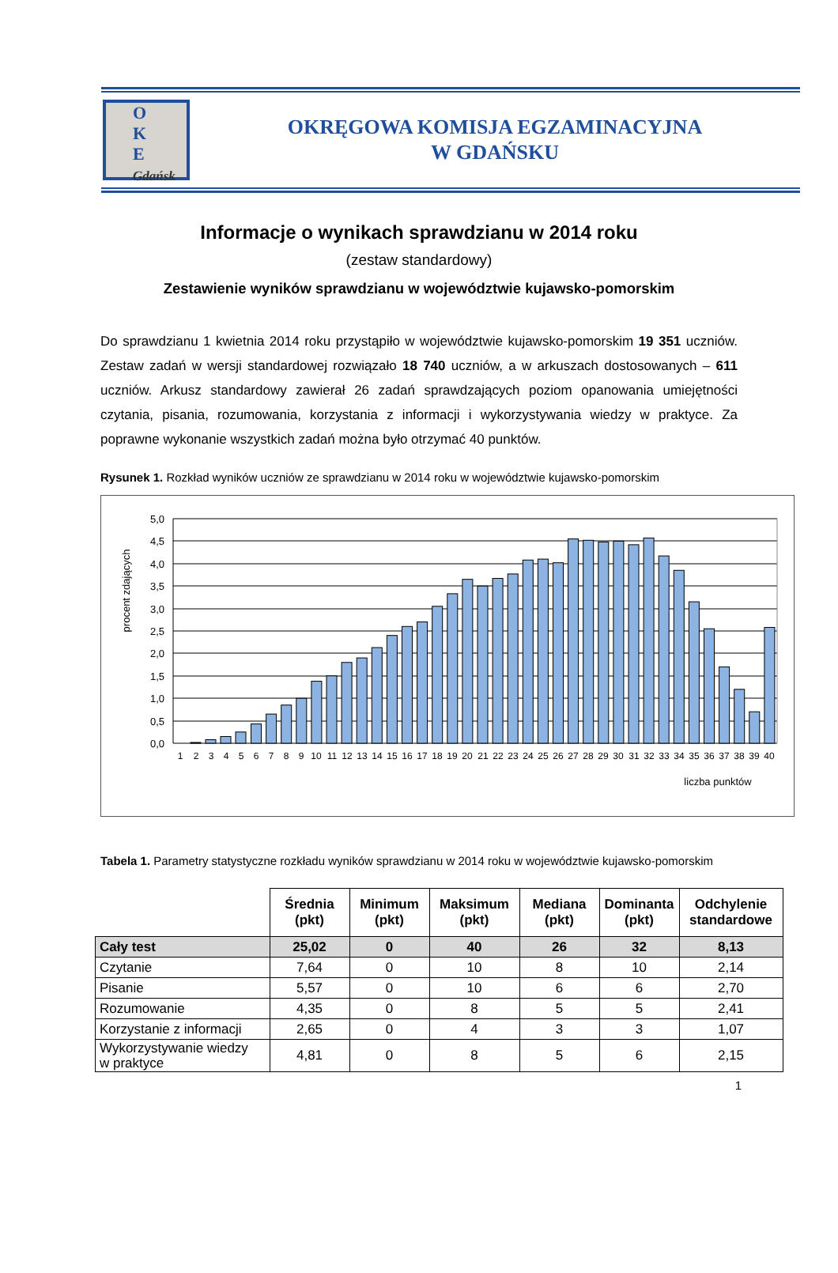O
K
E
Gdańsk
OKRĘGOWA KOMISJA EGZAMINACYJNA
W GDAŃSKU
Informacje o wynikach sprawdzianu w 2014 roku
(zestaw standardowy)
Zestawienie wyników sprawdzianu w województwie kujawsko-pomorskim
Do sprawdzianu 1 kwietnia 2014 roku przystąpiło w województwie kujawsko-pomorskim 19 351 uczniów. Zestaw zadań w wersji standardowej rozwiązało 18 740 uczniów, a w arkuszach dostosowanych – 611 uczniów. Arkusz standardowy zawierał 26 zadań sprawdzających poziom opanowania umiejętności czytania, pisania, rozumowania, korzystania z informacji i wykorzystywania wiedzy w praktyce. Za poprawne wykonanie wszystkich zadań można było otrzymać 40 punktów.
Rysunek 1. Rozkład wyników uczniów ze sprawdzianu w 2014 roku w województwie kujawsko-pomorskim
procent zdających
5,0
4,5
4,0
3,5
3,0
2,5
2,0
1,5
1,0
0,5
0,0
1
2
3
4
5
6
7
8
9
10
11
12
13
14
15
16
17
18
19
20
21
22
23
24
25
26
27
28
29
30
31
32
33
34
35
36
37
38
39
40
liczba punktów
Tabela 1. Parametry statystyczne rozkładu wyników sprawdzianu w 2014 roku w województwie kujawsko-pomorskim
| | Średnia (pkt) | Minimum (pkt) | Maksimum (pkt) | Mediana (pkt) | Dominanta (pkt) | Odchylenie standardowe |
| --- | --- | --- | --- | --- | --- | --- |
| Cały test | 25,02 | 0 | 40 | 26 | 32 | 8,13 |
| Czytanie | 7,64 | 0 | 10 | 8 | 10 | 2,14 |
| Pisanie | 5,57 | 0 | 10 | 6 | 6 | 2,70 |
| Rozumowanie | 4,35 | 0 | 8 | 5 | 5 | 2,41 |
| Korzystanie z informacji | 2,65 | 0 | 4 | 3 | 3 | 1,07 |
| Wykorzystywanie wiedzy w praktyce | 4,81 | 0 | 8 | 5 | 6 | 2,15 |
1